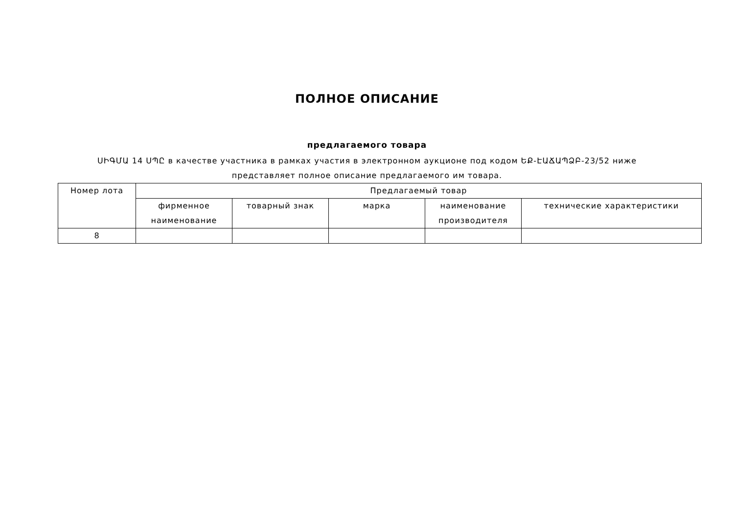ПОЛНОЕ ОПИСАНИЕ
предлагаемого товара
ՍԻԳՄԱ 14 ՍՊԸ в качестве участника в рамках участия в электронном аукционе под кодом ԵՔ-ԷԱՃԱՊՁԲ-23/52 ниже
представляет полное описание предлагаемого им товара.
| Номер лота | Предлагаемый товар | | | | |
| --- | --- | --- | --- | --- | --- |
| | фирменное наименование | товарный знак | марка | наименование производителя | технические характеристики |
| 8 | | | | | |